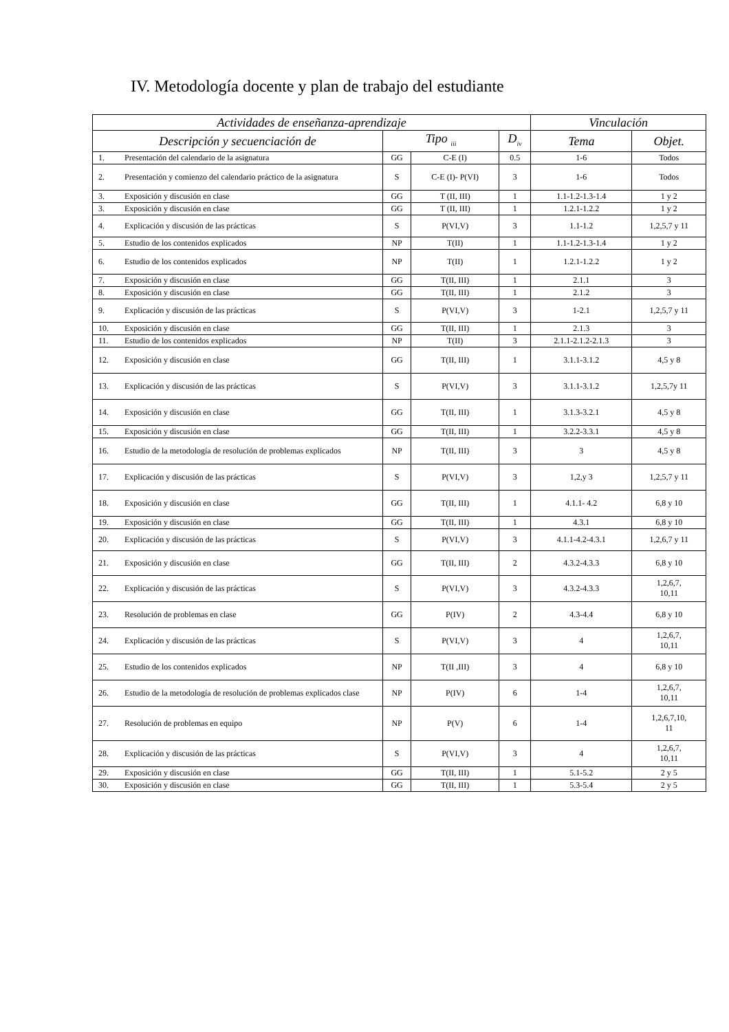IV. Metodología docente y plan de trabajo del estudiante
| Actividades de enseñanza-aprendizaje | | | | Vinculación | |
| --- | --- | --- | --- | --- | --- |
| Descripción y secuenciación de | Tipo <sub>iii</sub> | | D<sub>iv</sub> | Tema | Objet. |
| 1. Presentación del calendario de la asignatura | GG | C-E (I) | 0.5 | 1-6 | Todos |
| 2. Presentación y comienzo del calendario práctico de la asignatura | S | C-E (I)- P(VI) | 3 | 1-6 | Todos |
| 3. Exposición y discusión en clase | GG | T (II, III) | 1 | 1.1-1.2-1.3-1.4 | 1 y 2 |
| 3. Exposición y discusión en clase | GG | T (II, III) | 1 | 1.2.1-1.2.2 | 1 y 2 |
| 4. Explicación y discusión de las prácticas | S | P(VI,V) | 3 | 1.1-1.2 | 1,2,5,7 y 11 |
| 5. Estudio de los contenidos explicados | NP | T(II) | 1 | 1.1-1.2-1.3-1.4 | 1 y 2 |
| 6. Estudio de los contenidos explicados | NP | T(II) | 1 | 1.2.1-1.2.2 | 1 y 2 |
| 7. Exposición y discusión en clase | GG | T(II, III) | 1 | 2.1.1 | 3 |
| 8. Exposición y discusión en clase | GG | T(II, III) | 1 | 2.1.2 | 3 |
| 9. Explicación y discusión de las prácticas | S | P(VI,V) | 3 | 1-2.1 | 1,2,5,7 y 11 |
| 10. Exposición y discusión en clase | GG | T(II, III) | 1 | 2.1.3 | 3 |
| 11. Estudio de los contenidos explicados | NP | T(II) | 3 | 2.1.1-2.1.2-2.1.3 | 3 |
| 12. Exposición y discusión en clase | GG | T(II, III) | 1 | 3.1.1-3.1.2 | 4,5 y 8 |
| 13. Explicación y discusión de las prácticas | S | P(VI,V) | 3 | 3.1.1-3.1.2 | 1,2,5,7y 11 |
| 14. Exposición y discusión en clase | GG | T(II, III) | 1 | 3.1.3-3.2.1 | 4,5 y 8 |
| 15. Exposición y discusión en clase | GG | T(II, III) | 1 | 3.2.2-3.3.1 | 4,5 y 8 |
| 16. Estudio de la metodología de resolución de problemas explicados | NP | T(II, III) | 3 | 3 | 4,5 y 8 |
| 17. Explicación y discusión de las prácticas | S | P(VI,V) | 3 | 1,2,y 3 | 1,2,5,7 y 11 |
| 18. Exposición y discusión en clase | GG | T(II, III) | 1 | 4.1.1- 4.2 | 6,8 y 10 |
| 19. Exposición y discusión en clase | GG | T(II, III) | 1 | 4.3.1 | 6,8 y 10 |
| 20. Explicación y discusión de las prácticas | S | P(VI,V) | 3 | 4.1.1-4.2-4.3.1 | 1,2,6,7 y 11 |
| 21. Exposición y discusión en clase | GG | T(II, III) | 2 | 4.3.2-4.3.3 | 6,8 y 10 |
| 22. Explicación y discusión de las prácticas | S | P(VI,V) | 3 | 4.3.2-4.3.3 | 1,2,6,7, 10,11 |
| 23. Resolución de problemas en clase | GG | P(IV) | 2 | 4.3-4.4 | 6,8 y 10 |
| 24. Explicación y discusión de las prácticas | S | P(VI,V) | 3 | 4 | 1,2,6,7, 10,11 |
| 25. Estudio de los contenidos explicados | NP | T(II ,III) | 3 | 4 | 6,8 y 10 |
| 26. Estudio de la metodología de resolución de problemas explicados clase | NP | P(IV) | 6 | 1-4 | 1,2,6,7, 10,11 |
| 27. Resolución de problemas en equipo | NP | P(V) | 6 | 1-4 | 1,2,6,7,10, 11 |
| 28. Explicación y discusión de las prácticas | S | P(VI,V) | 3 | 4 | 1,2,6,7, 10,11 |
| 29. Exposición y discusión en clase | GG | T(II, III) | 1 | 5.1-5.2 | 2 y 5 |
| 30. Exposición y discusión en clase | GG | T(II, III) | 1 | 5.3-5.4 | 2 y 5 |